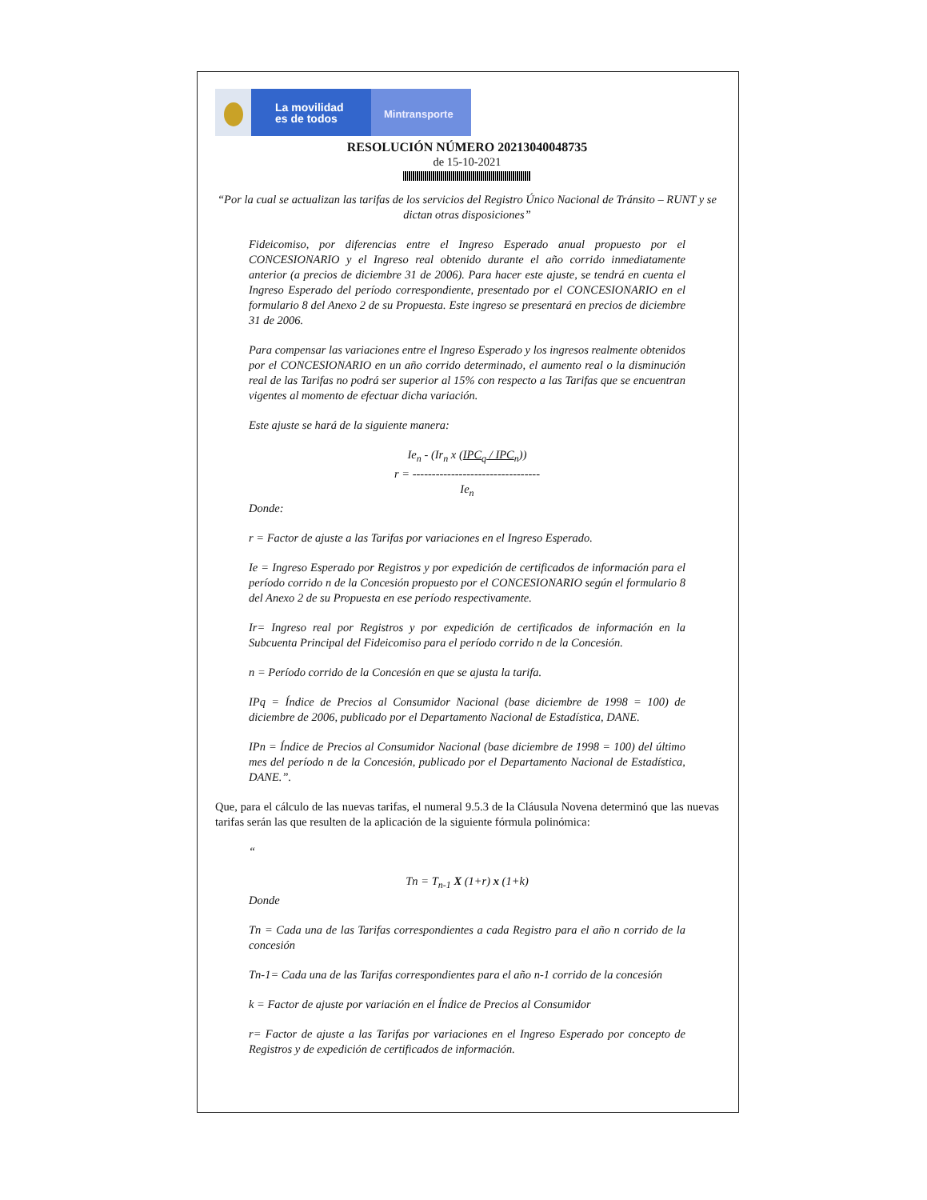La movilidad
es de todos
Mintransporte
RESOLUCIÓN NÚMERO 20213040048735
de 15-10-2021
“Por la cual se actualizan las tarifas de los servicios del Registro Único Nacional de Tránsito – RUNT y se dictan otras disposiciones”
Fideicomiso, por diferencias entre el Ingreso Esperado anual propuesto por el CONCESIONARIO y el Ingreso real obtenido durante el año corrido inmediatamente anterior (a precios de diciembre 31 de 2006). Para hacer este ajuste, se tendrá en cuenta el Ingreso Esperado del período correspondiente, presentado por el CONCESIONARIO en el formulario 8 del Anexo 2 de su Propuesta. Este ingreso se presentará en precios de diciembre 31 de 2006.
Para compensar las variaciones entre el Ingreso Esperado y los ingresos realmente obtenidos por el CONCESIONARIO en un año corrido determinado, el aumento real o la disminución real de las Tarifas no podrá ser superior al 15% con respecto a las Tarifas que se encuentran vigentes al momento de efectuar dicha variación.
Este ajuste se hará de la siguiente manera:
Ie<sub>n</sub> - (Ir<sub>n</sub> x (IPC<sub>q</sub> / IPC<sub>n</sub>))
r = ---------------------------------
Ie<sub>n</sub>
Donde:
r = Factor de ajuste a las Tarifas por variaciones en el Ingreso Esperado.
Ie = Ingreso Esperado por Registros y por expedición de certificados de información para el período corrido n de la Concesión propuesto por el CONCESIONARIO según el formulario 8 del Anexo 2 de su Propuesta en ese período respectivamente.
Ir= Ingreso real por Registros y por expedición de certificados de información en la Subcuenta Principal del Fideicomiso para el período corrido n de la Concesión.
n = Período corrido de la Concesión en que se ajusta la tarifa.
IPq = Índice de Precios al Consumidor Nacional (base diciembre de 1998 = 100) de diciembre de 2006, publicado por el Departamento Nacional de Estadística, DANE.
IPn = Índice de Precios al Consumidor Nacional (base diciembre de 1998 = 100) del último mes del período n de la Concesión, publicado por el Departamento Nacional de Estadística, DANE.”.
Que, para el cálculo de las nuevas tarifas, el numeral 9.5.3 de la Cláusula Novena determinó que las nuevas tarifas serán las que resulten de la aplicación de la siguiente fórmula polinómica:
“
Tn = T<sub>n-1</sub> X (1+r) x (1+k)
Donde
Tn = Cada una de las Tarifas correspondientes a cada Registro para el año n corrido de la concesión
Tn-1= Cada una de las Tarifas correspondientes para el año n-1 corrido de la concesión
k = Factor de ajuste por variación en el Índice de Precios al Consumidor
r= Factor de ajuste a las Tarifas por variaciones en el Ingreso Esperado por concepto de Registros y de expedición de certificados de información.